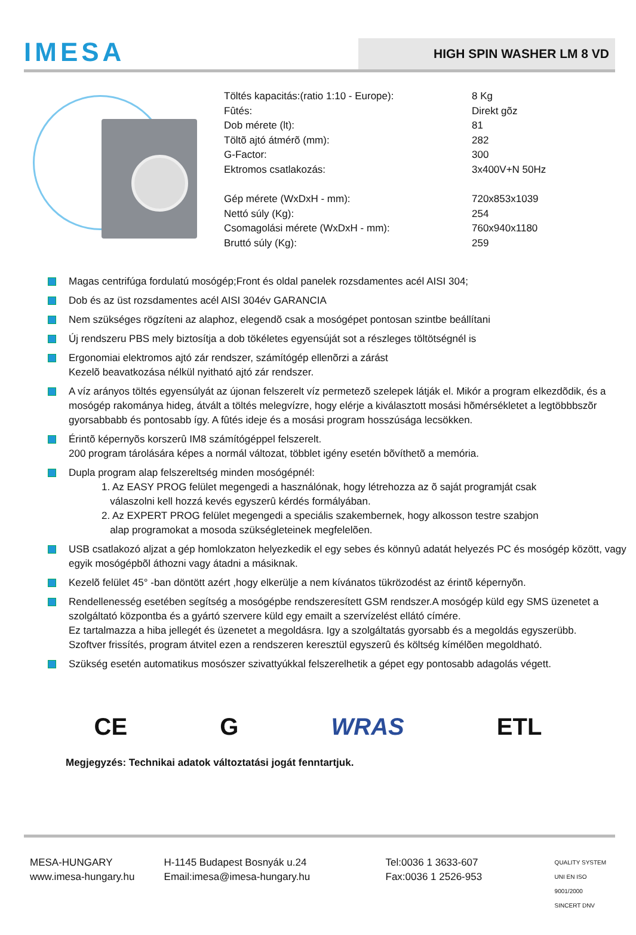IMESA
HIGH SPIN WASHER LM 8 VD
| Töltés kapacitás:(ratio 1:10 - Europe): | 8 Kg |
| Fûtés: | Direkt gõz |
| Dob mérete (lt): | 81 |
| Töltõ ajtó átmérõ (mm): | 282 |
| G-Factor: | 300 |
| Ektromos csatlakozás: | 3x400V+N 50Hz |
| Gép mérete (WxDxH - mm): | 720x853x1039 |
| Nettó súly (Kg): | 254 |
| Csomagolási mérete (WxDxH - mm): | 760x940x1180 |
| Bruttó súly (Kg): | 259 |
Magas centrifúga fordulatú mosógép;Front és oldal panelek rozsdamentes acél AISI 304;
Dob és az üst rozsdamentes acél AISI 304év GARANCIA
Nem szükséges rögzíteni az alaphoz, elegendõ csak a mosógépet pontosan szintbe beállítani
Új rendszeru PBS mely biztosítja a dob tökéletes egyensúját sot a részleges töltötségnél is
Ergonomiai elektromos ajtó zár rendszer, számítógép ellenõrzi a zárást
Kezelõ beavatkozása nélkül nyitható ajtó zár rendszer.
A víz arányos töltés egyensúlyát az újonan felszerelt víz permetezõ szelepek látják el. Mikór a program elkezdõdik, és a mosógép rakománya hideg, átvált a töltés melegvízre, hogy elérje a kiválasztott mosási hõmérsékletet a legtöbbbszõr gyorsabbabb és pontosabb így. A fûtés ideje és a mosási program hosszúsága lecsökken.
Érintõ képernyõs korszerû IM8 számítógéppel felszerelt.
200 program tárolására képes a normál változat, többlet igény esetén bõvíthetõ a memória.
Dupla program alap felszereltség minden mosógépnél:
1. Az EASY PROG felület megengedi a használónak, hogy létrehozza az õ saját programját csak
válaszolni kell hozzá kevés egyszerû kérdés formályában.
2. Az EXPERT PROG felület megengedi a speciális szakembernek, hogy alkosson testre szabjon
alap programokat a mosoda szükségleteinek megfelelõen.
USB csatlakozó aljzat a gép homlokzaton helyezkedik el egy sebes és könnyû adatát helyezés PC és mosógép között, vagy egyik mosógépbõl áthozni vagy átadni a másiknak.
Kezelõ felület 45° -ban döntött azért ,hogy elkerülje a nem kívánatos tükrözodést az érintõ képernyõn.
Rendellenesség esetében segítség a mosógépbe rendszeresített GSM rendszer.A mosógép küld egy SMS üzenetet a szolgáltató központba és a gyártó szervere küld egy emailt a szervízelést ellátó címére.
Ez tartalmazza a hiba jellegét és üzenetet a megoldásra. Igy a szolgáltatás gyorsabb és a megoldás egyszerübb.
Szoftver frissítés, program átvitel ezen a rendszeren keresztül egyszerû és költség kímélõen megoldható.
Szükség esetén automatikus mosószer szivattyúkkal felszerelhetik a gépet egy pontosabb adagolás végett.
CE G WRAS ETL
Megjegyzés: Technikai adatok változtatási jogát fenntartjuk.
MESA-HUNGARY
www.imesa-hungary.hu
H-1145 Budapest Bosnyák u.24
Email:imesa@imesa-hungary.hu
Tel:0036 1 3633-607
Fax:0036 1 2526-953
QUALITY SYSTEM
UNI EN ISO 9001/2000
SINCERT DNV